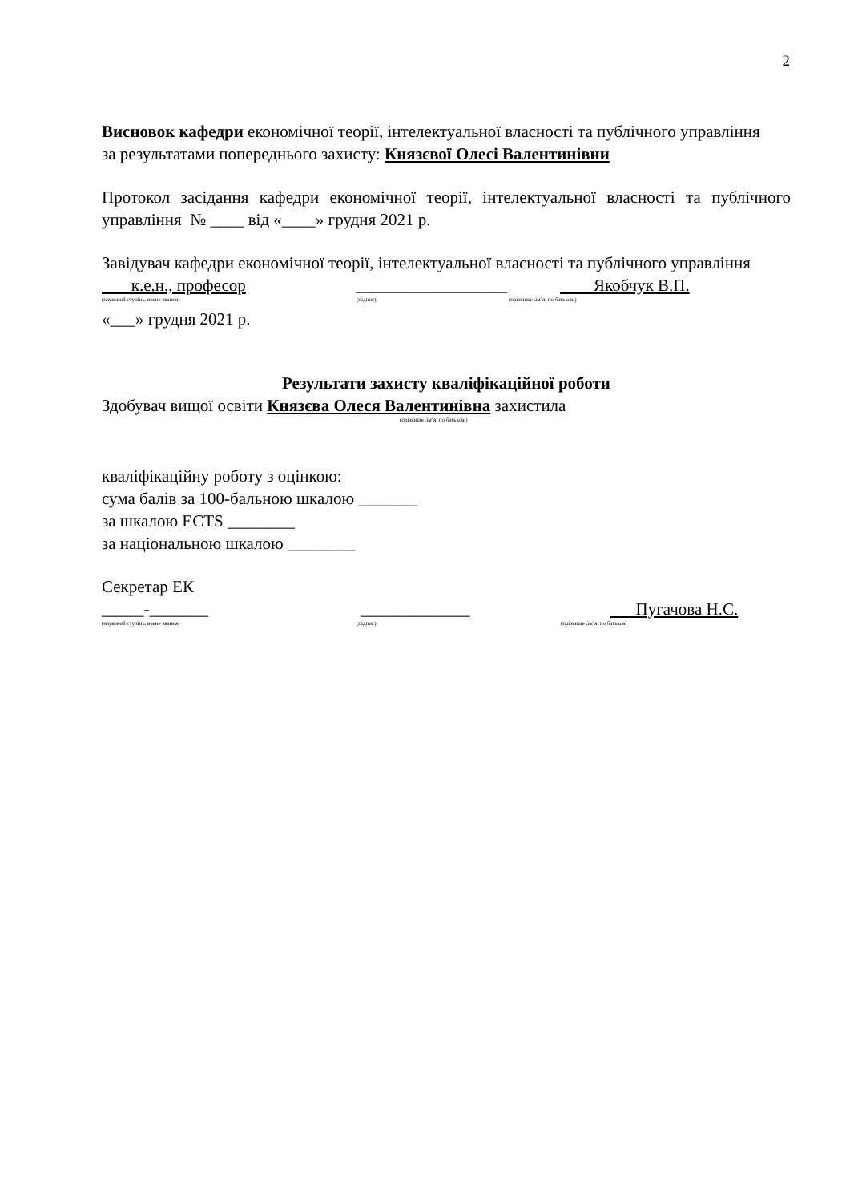2
Висновок кафедри економічної теорії, інтелектуальної власності та публічного управління
за результатами попереднього захисту: Князєвої Олесі Валентинівни
Протокол засідання кафедри економічної теорії, інтелектуальної власності та публічного управління № ____ від «____» грудня 2021 р.
Завідувач кафедри економічної теорії, інтелектуальної власності та публічного управління
к.е.н., професор __________________ Якобчук В.П.
(науковий ступінь, вчене звання) (підпис) (прізвище ,ім’я, по батькові)
«___» грудня 2021 р.
Результати захисту кваліфікаційної роботи
Здобувач вищої освіти Князєва Олеся Валентинівна захистила
(прізвище ,ім’я, по батькові)
кваліфікаційну роботу з оцінкою:
сума балів за 100-бальною шкалою _______
за шкалою ECTS ________
за національною шкалою ________
Секретар ЕК
_____-_______ _____________ Пугачова Н.С.
(науковий ступінь, вчене звання) (підпис) (прізвище ,ім’я, по батькові